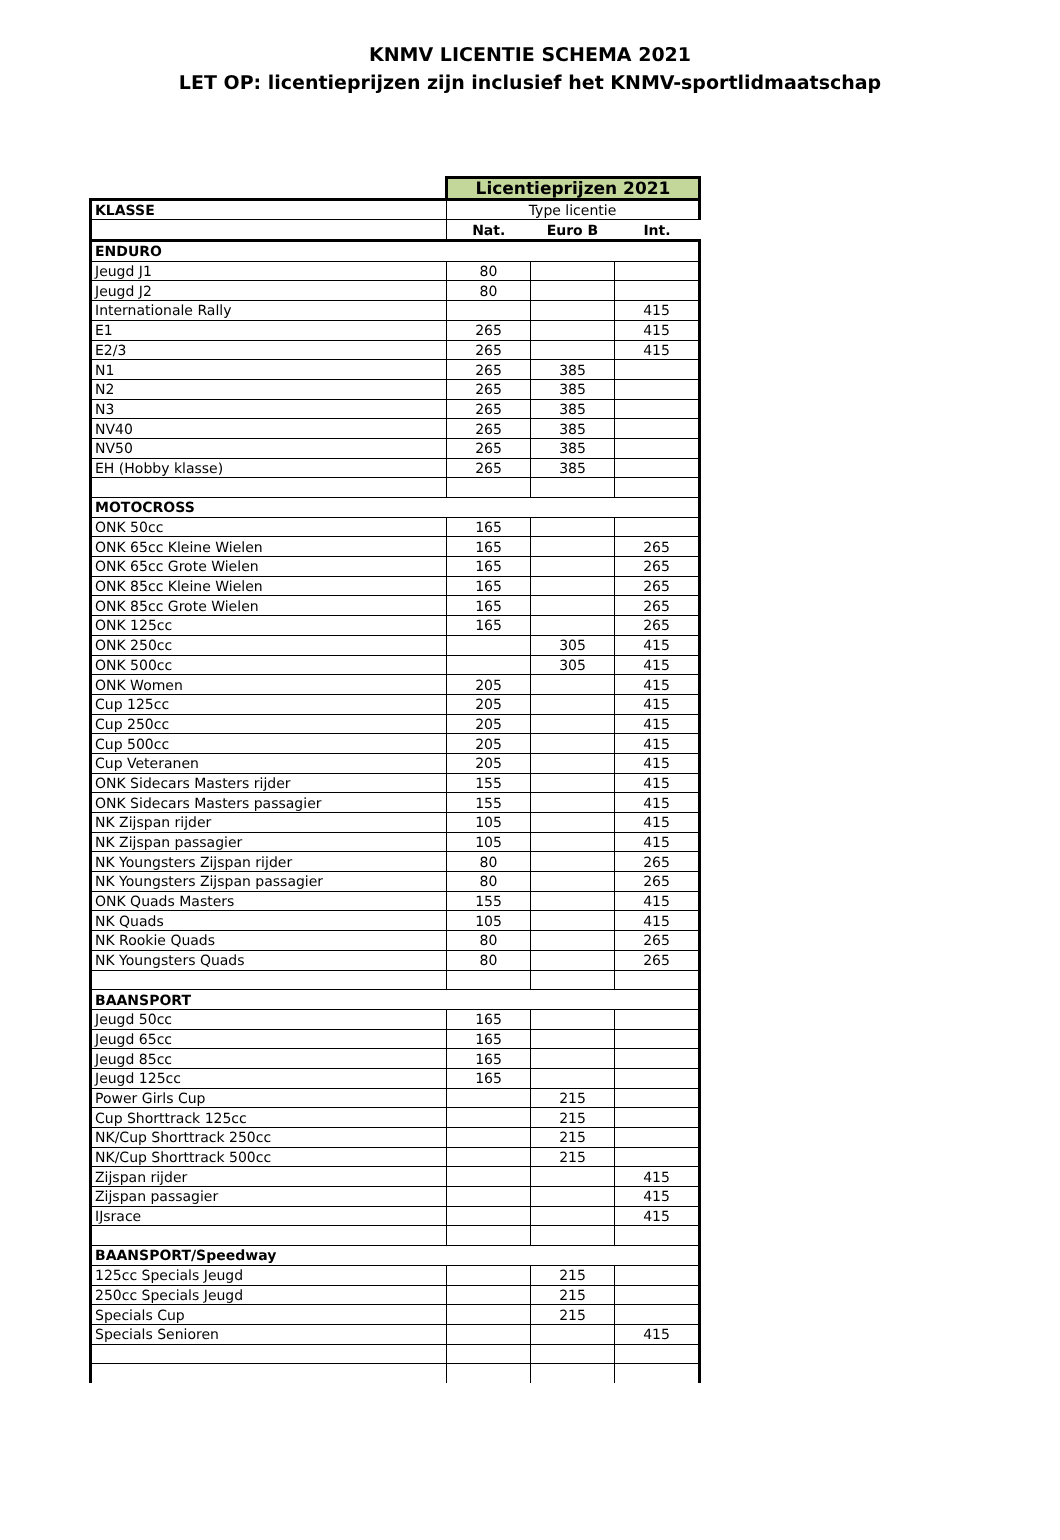KNMV LICENTIE SCHEMA 2021
LET OP: licentieprijzen zijn inclusief het KNMV-sportlidmaatschap
| | Licentieprijzen 2021 | | |
| KLASSE | Type licentie | | |
| | Nat. | Euro B | Int. |
| ENDURO | | | |
| Jeugd J1 | 80 | | |
| Jeugd J2 | 80 | | |
| Internationale Rally | | | 415 |
| E1 | 265 | | 415 |
| E2/3 | 265 | | 415 |
| N1 | 265 | 385 | |
| N2 | 265 | 385 | |
| N3 | 265 | 385 | |
| NV40 | 265 | 385 | |
| NV50 | 265 | 385 | |
| EH (Hobby klasse) | 265 | 385 | |
| MOTOCROSS | | | |
| ONK 50cc | 165 | | |
| ONK 65cc Kleine Wielen | 165 | | 265 |
| ONK 65cc Grote Wielen | 165 | | 265 |
| ONK 85cc Kleine Wielen | 165 | | 265 |
| ONK 85cc Grote Wielen | 165 | | 265 |
| ONK 125cc | 165 | | 265 |
| ONK 250cc | | 305 | 415 |
| ONK 500cc | | 305 | 415 |
| ONK Women | 205 | | 415 |
| Cup 125cc | 205 | | 415 |
| Cup 250cc | 205 | | 415 |
| Cup 500cc | 205 | | 415 |
| Cup Veteranen | 205 | | 415 |
| ONK Sidecars Masters rijder | 155 | | 415 |
| ONK Sidecars Masters passagier | 155 | | 415 |
| NK Zijspan rijder | 105 | | 415 |
| NK Zijspan passagier | 105 | | 415 |
| NK Youngsters Zijspan rijder | 80 | | 265 |
| NK Youngsters Zijspan passagier | 80 | | 265 |
| ONK Quads Masters | 155 | | 415 |
| NK Quads | 105 | | 415 |
| NK Rookie Quads | 80 | | 265 |
| NK Youngsters Quads | 80 | | 265 |
| BAANSPORT | | | |
| Jeugd 50cc | 165 | | |
| Jeugd 65cc | 165 | | |
| Jeugd 85cc | 165 | | |
| Jeugd 125cc | 165 | | |
| Power Girls Cup | | 215 | |
| Cup Shorttrack 125cc | | 215 | |
| NK/Cup Shorttrack 250cc | | 215 | |
| NK/Cup Shorttrack 500cc | | 215 | |
| Zijspan rijder | | | 415 |
| Zijspan passagier | | | 415 |
| IJsrace | | | 415 |
| BAANSPORT/Speedway | | | |
| 125cc Specials Jeugd | | 215 | |
| 250cc Specials Jeugd | | 215 | |
| Specials Cup | | 215 | |
| Specials Senioren | | | 415 |